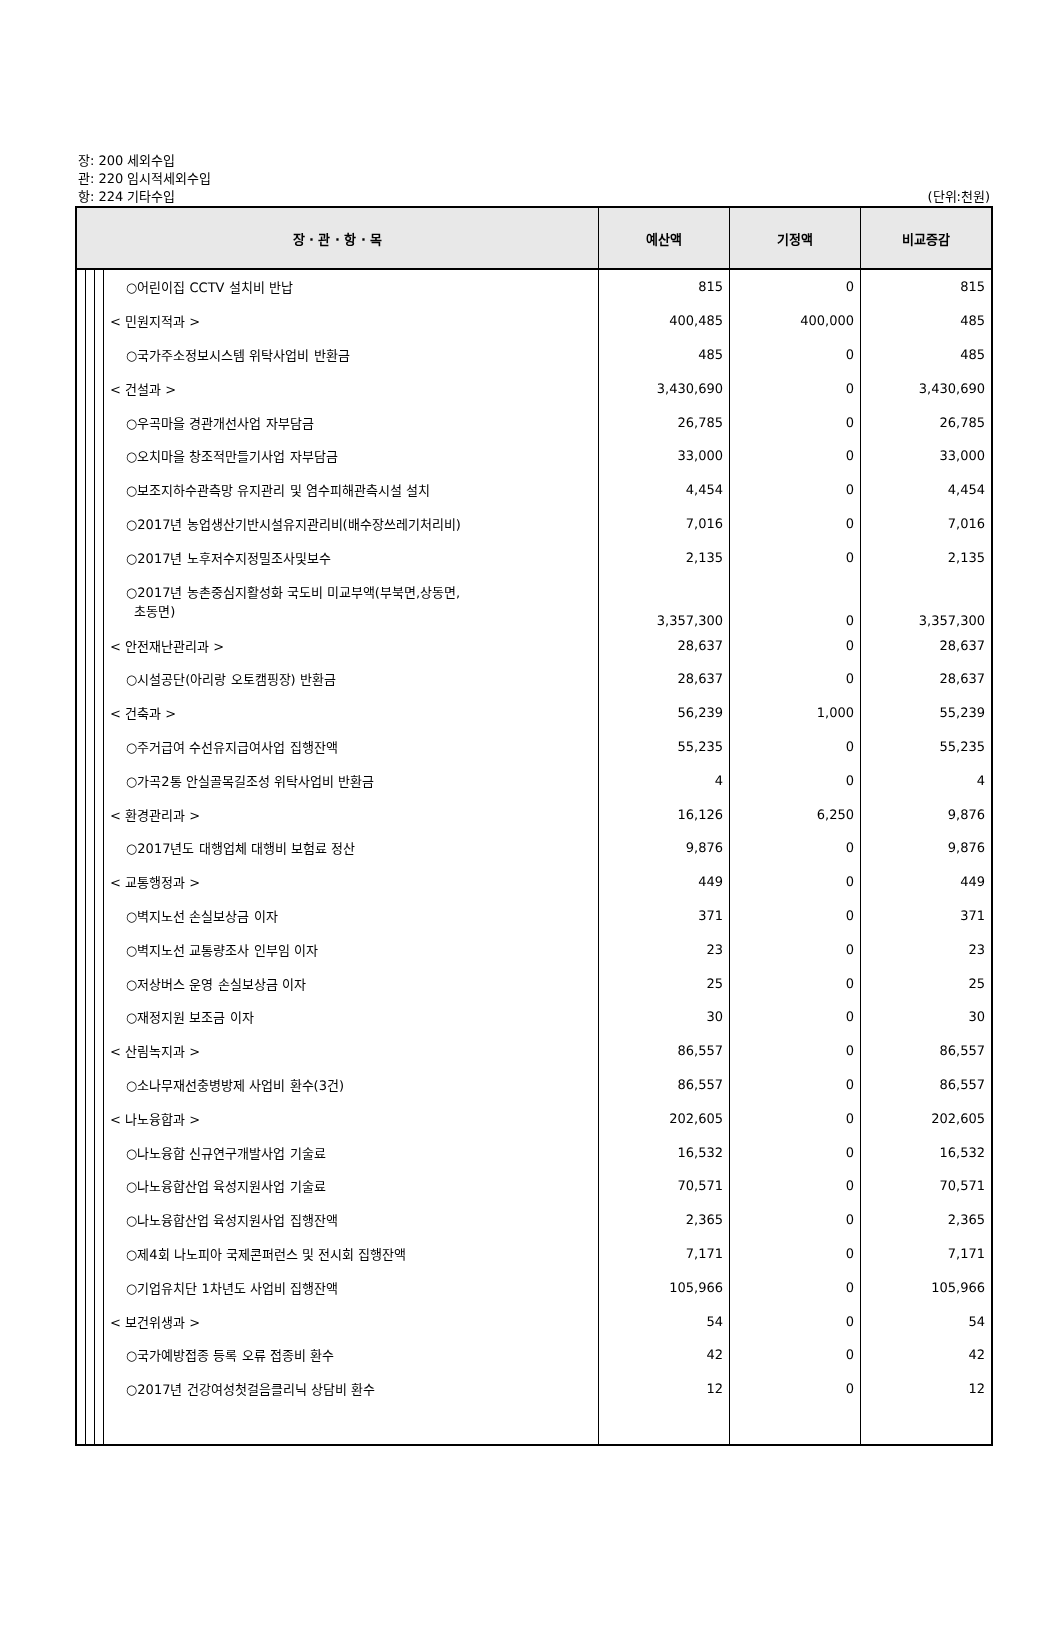장: 200 세외수입
관: 220 임시적세외수입
항: 224 기타수입
(단위:천원)
| 장 · 관 · 항 · 목 | | | | 예산액 | 기정액 | 비교증감 |
| --- | --- | --- | --- | --- | --- | --- |
| | | | ○어린이집 CCTV 설치비 반납 | 815 | 0 | 815 |
| | | | < 민원지적과 > | 400,485 | 400,000 | 485 |
| | | | ○국가주소정보시스템 위탁사업비 반환금 | 485 | 0 | 485 |
| | | | < 건설과 > | 3,430,690 | 0 | 3,430,690 |
| | | | ○우곡마을 경관개선사업 자부담금 | 26,785 | 0 | 26,785 |
| | | | ○오치마을 창조적만들기사업 자부담금 | 33,000 | 0 | 33,000 |
| | | | ○보조지하수관측망 유지관리 및 염수피해관측시설 설치 | 4,454 | 0 | 4,454 |
| | | | ○2017년 농업생산기반시설유지관리비(배수장쓰레기처리비) | 7,016 | 0 | 7,016 |
| | | | ○2017년 노후저수지정밀조사및보수 | 2,135 | 0 | 2,135 |
| | | | ○2017년 농촌중심지활성화 국도비 미교부액(부북면,상동면, 초동면) | 3,357,300 | 0 | 3,357,300 |
| | | | < 안전재난관리과 > | 28,637 | 0 | 28,637 |
| | | | ○시설공단(아리랑 오토캠핑장) 반환금 | 28,637 | 0 | 28,637 |
| | | | < 건축과 > | 56,239 | 1,000 | 55,239 |
| | | | ○주거급여 수선유지급여사업 집행잔액 | 55,235 | 0 | 55,235 |
| | | | ○가곡2통 안실골목길조성 위탁사업비 반환금 | 4 | 0 | 4 |
| | | | < 환경관리과 > | 16,126 | 6,250 | 9,876 |
| | | | ○2017년도 대행업체 대행비 보험료 정산 | 9,876 | 0 | 9,876 |
| | | | < 교통행정과 > | 449 | 0 | 449 |
| | | | ○벽지노선 손실보상금 이자 | 371 | 0 | 371 |
| | | | ○벽지노선 교통량조사 인부임 이자 | 23 | 0 | 23 |
| | | | ○저상버스 운영 손실보상금 이자 | 25 | 0 | 25 |
| | | | ○재정지원 보조금 이자 | 30 | 0 | 30 |
| | | | < 산림녹지과 > | 86,557 | 0 | 86,557 |
| | | | ○소나무재선충병방제 사업비 환수(3건) | 86,557 | 0 | 86,557 |
| | | | < 나노융합과 > | 202,605 | 0 | 202,605 |
| | | | ○나노융합 신규연구개발사업 기술료 | 16,532 | 0 | 16,532 |
| | | | ○나노융합산업 육성지원사업 기술료 | 70,571 | 0 | 70,571 |
| | | | ○나노융합산업 육성지원사업 집행잔액 | 2,365 | 0 | 2,365 |
| | | | ○제4회 나노피아 국제콘퍼런스 및 전시회 집행잔액 | 7,171 | 0 | 7,171 |
| | | | ○기업유치단 1차년도 사업비 집행잔액 | 105,966 | 0 | 105,966 |
| | | | < 보건위생과 > | 54 | 0 | 54 |
| | | | ○국가예방접종 등록 오류 접종비 환수 | 42 | 0 | 42 |
| | | | ○2017년 건강여성첫걸음클리닉 상담비 환수 | 12 | 0 | 12 |